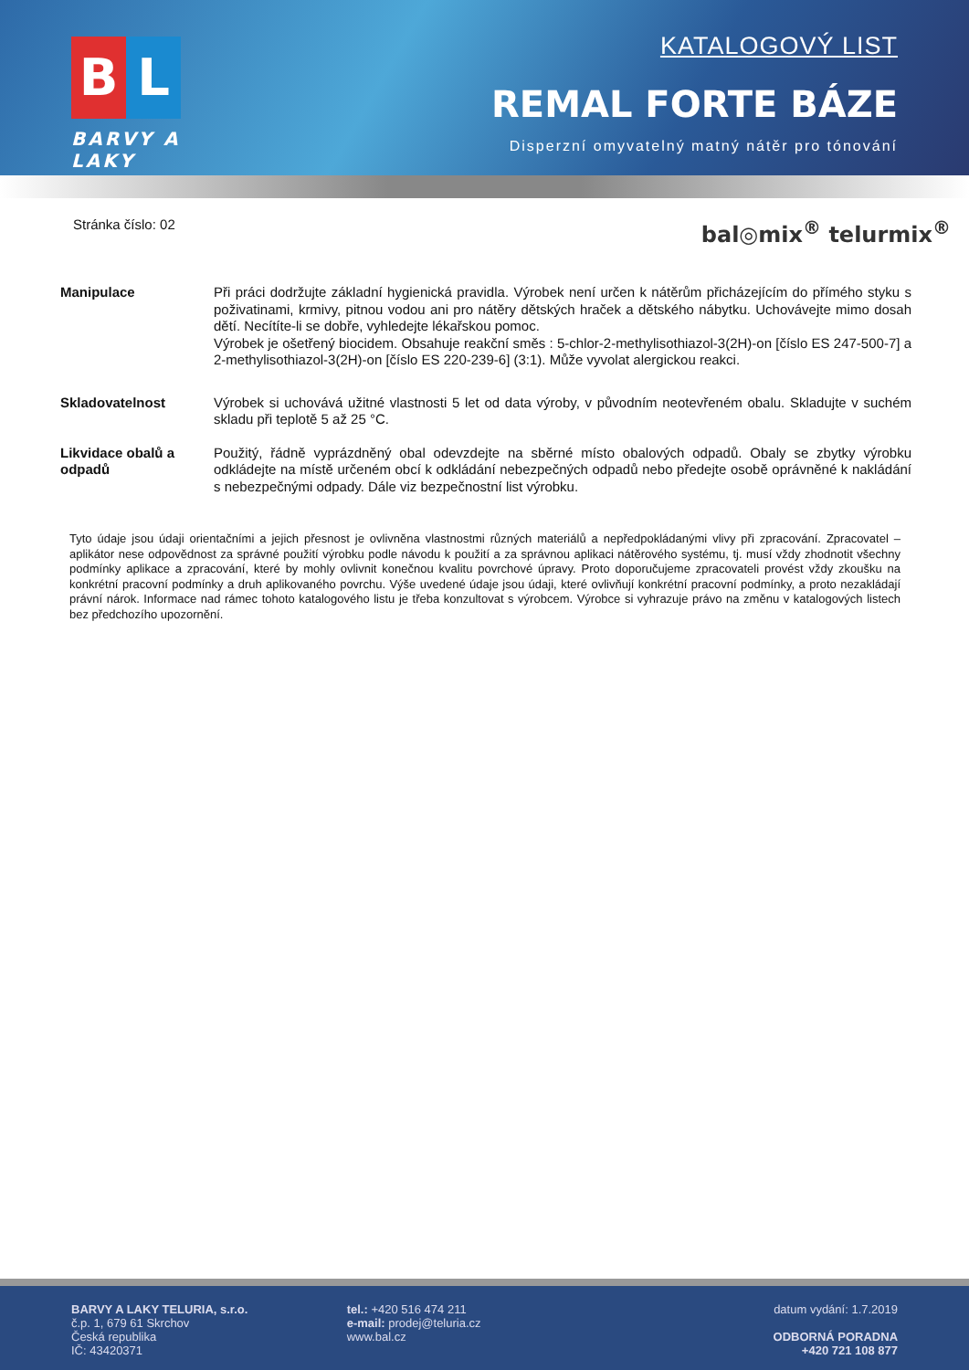B L
BARVY A LAKY
KATALOGOVÝ LIST
REMAL FORTE BÁZE
Disperzní omyvatelný matný nátěr pro tónování
Stránka číslo: 02 bal◎mix<sup>®</sup> telurmix<sup>®</sup>
Manipulace Při práci dodržujte základní hygienická pravidla. Výrobek není určen k nátěrům přicházejícím do přímého styku s poživatinami, krmivy, pitnou vodou ani pro nátěry dětských hraček a dětského nábytku. Uchovávejte mimo dosah dětí. Necítíte-li se dobře, vyhledejte lékařskou pomoc.
Výrobek je ošetřený biocidem. Obsahuje reakční směs : 5-chlor-2-methylisothiazol-3(2H)-on [číslo ES 247-500-7] a 2-methylisothiazol-3(2H)-on [číslo ES 220-239-6] (3:1). Může vyvolat alergickou reakci.
Skladovatelnost Výrobek si uchovává užitné vlastnosti 5 let od data výroby, v původním neotevřeném obalu. Skladujte v suchém skladu při teplotě 5 až 25 °C.
Likvidace obalů a odpadů
Použitý, řádně vyprázdněný obal odevzdejte na sběrné místo obalových odpadů. Obaly se zbytky výrobku odkládejte na místě určeném obcí k odkládání nebezpečných odpadů nebo předejte osobě oprávněné k nakládání s nebezpečnými odpady. Dále viz bezpečnostní list výrobku.
Tyto údaje jsou údaji orientačními a jejich přesnost je ovlivněna vlastnostmi různých materiálů a nepředpokládanými vlivy při zpracování. Zpracovatel – aplikátor nese odpovědnost za správné použití výrobku podle návodu k použití a za správnou aplikaci nátěrového systému, tj. musí vždy zhodnotit všechny podmínky aplikace a zpracování, které by mohly ovlivnit konečnou kvalitu povrchové úpravy. Proto doporučujeme zpracovateli provést vždy zkoušku na konkrétní pracovní podmínky a druh aplikovaného povrchu. Výše uvedené údaje jsou údaji, které ovlivňují konkrétní pracovní podmínky, a proto nezakládají právní nárok. Informace nad rámec tohoto katalogového listu je třeba konzultovat s výrobcem. Výrobce si vyhrazuje právo na změnu v katalogových listech bez předchozího upozornění.
BARVY A LAKY TELURIA, s.r.o.
č.p. 1, 679 61 Skrchov
Česká republika
IČ: 43420371
tel.: +420 516 474 211
e-mail: prodej@teluria.cz
www.bal.cz
datum vydání: 1.7.2019
ODBORNÁ PORADNA
+420 721 108 877